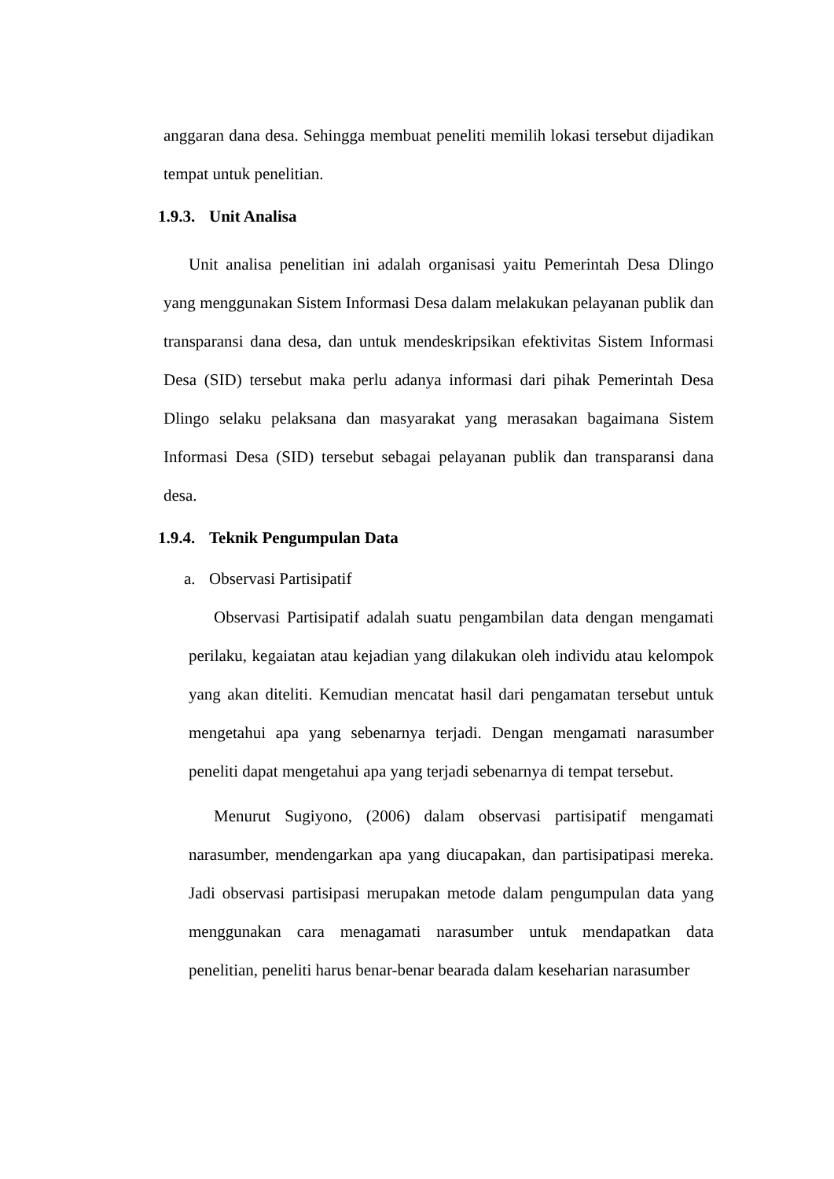anggaran dana desa. Sehingga membuat peneliti memilih lokasi tersebut dijadikan tempat untuk penelitian.
1.9.3. Unit Analisa
Unit analisa penelitian ini adalah organisasi yaitu Pemerintah Desa Dlingo yang menggunakan Sistem Informasi Desa dalam melakukan pelayanan publik dan transparansi dana desa, dan untuk mendeskripsikan efektivitas Sistem Informasi Desa (SID) tersebut maka perlu adanya informasi dari pihak Pemerintah Desa Dlingo selaku pelaksana dan masyarakat yang merasakan bagaimana Sistem Informasi Desa (SID) tersebut sebagai pelayanan publik dan transparansi dana desa.
1.9.4. Teknik Pengumpulan Data
a. Observasi Partisipatif
Observasi Partisipatif adalah suatu pengambilan data dengan mengamati perilaku, kegaiatan atau kejadian yang dilakukan oleh individu atau kelompok yang akan diteliti. Kemudian mencatat hasil dari pengamatan tersebut untuk mengetahui apa yang sebenarnya terjadi. Dengan mengamati narasumber peneliti dapat mengetahui apa yang terjadi sebenarnya di tempat tersebut.
Menurut Sugiyono, (2006) dalam observasi partisipatif mengamati narasumber, mendengarkan apa yang diucapakan, dan partisipatipasi mereka. Jadi observasi partisipasi merupakan metode dalam pengumpulan data yang menggunakan cara menagamati narasumber untuk mendapatkan data penelitian, peneliti harus benar-benar bearada dalam keseharian narasumber